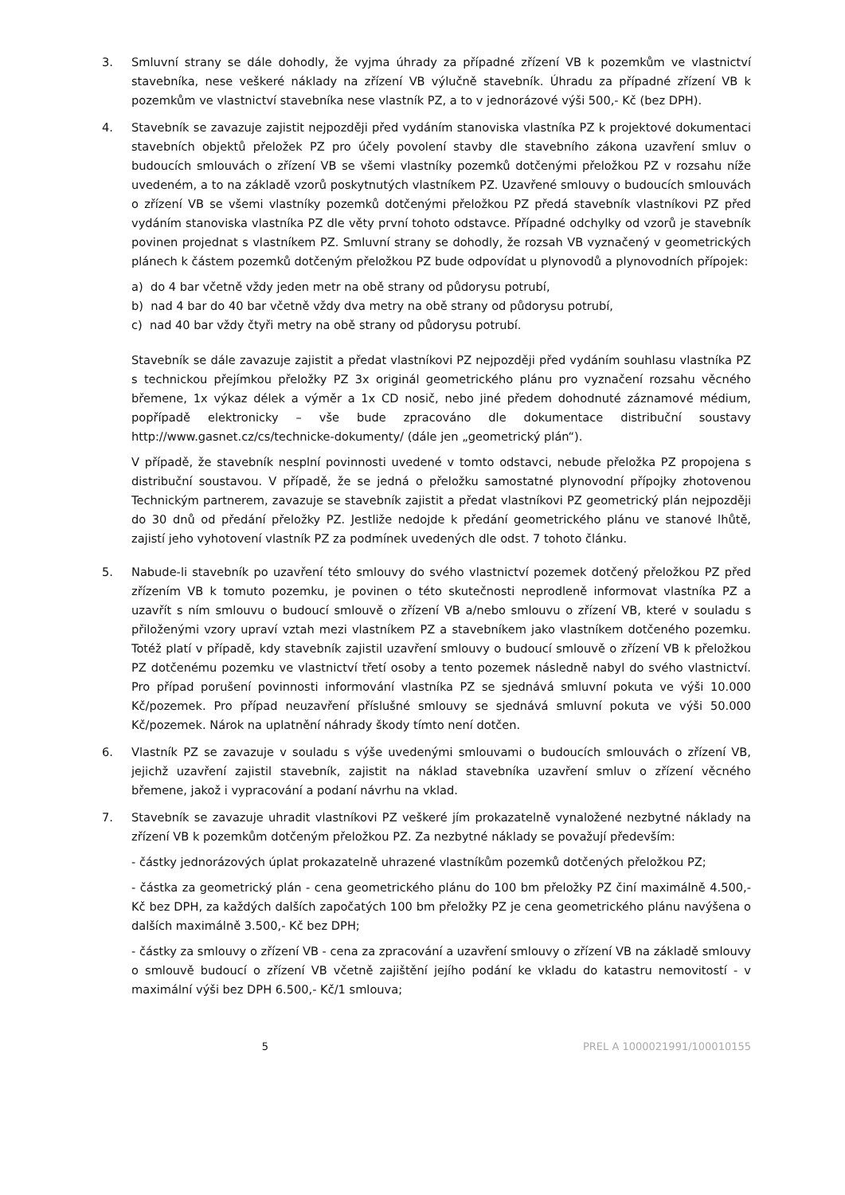3. Smluvní strany se dále dohodly, že vyjma úhrady za případné zřízení VB k pozemkům ve vlastnictví stavebníka, nese veškeré náklady na zřízení VB výlučně stavebník. Úhradu za případné zřízení VB k pozemkům ve vlastnictví stavebníka nese vlastník PZ, a to v jednorázové výši 500,- Kč (bez DPH).
4. Stavebník se zavazuje zajistit nejpozději před vydáním stanoviska vlastníka PZ k projektové dokumentaci stavebních objektů přeložek PZ pro účely povolení stavby dle stavebního zákona uzavření smluv o budoucích smlouvách o zřízení VB se všemi vlastníky pozemků dotčenými přeložkou PZ v rozsahu níže uvedeném, a to na základě vzorů poskytnutých vlastníkem PZ. Uzavřené smlouvy o budoucích smlouvách o zřízení VB se všemi vlastníky pozemků dotčenými přeložkou PZ předá stavebník vlastníkovi PZ před vydáním stanoviska vlastníka PZ dle věty první tohoto odstavce. Případné odchylky od vzorů je stavebník povinen projednat s vlastníkem PZ. Smluvní strany se dohodly, že rozsah VB vyznačený v geometrických plánech k částem pozemků dotčeným přeložkou PZ bude odpovídat u plynovodů a plynovodních přípojek:
a) do 4 bar včetně vždy jeden metr na obě strany od půdorysu potrubí,
b) nad 4 bar do 40 bar včetně vždy dva metry na obě strany od půdorysu potrubí,
c) nad 40 bar vždy čtyři metry na obě strany od půdorysu potrubí.
Stavebník se dále zavazuje zajistit a předat vlastníkovi PZ nejpozději před vydáním souhlasu vlastníka PZ s technickou přejímkou přeložky PZ 3x originál geometrického plánu pro vyznačení rozsahu věcného břemene, 1x výkaz délek a výměr a 1x CD nosič, nebo jiné předem dohodnuté záznamové médium, popřípadě elektronicky – vše bude zpracováno dle dokumentace distribuční soustavy http://www.gasnet.cz/cs/technicke-dokumenty/ (dále jen „geometrický plán“).
V případě, že stavebník nesplní povinnosti uvedené v tomto odstavci, nebude přeložka PZ propojena s distribuční soustavou. V případě, že se jedná o přeložku samostatné plynovodní přípojky zhotovenou Technickým partnerem, zavazuje se stavebník zajistit a předat vlastníkovi PZ geometrický plán nejpozději do 30 dnů od předání přeložky PZ. Jestliže nedojde k předání geometrického plánu ve stanové lhůtě, zajistí jeho vyhotovení vlastník PZ za podmínek uvedených dle odst. 7 tohoto článku.
5. Nabude-li stavebník po uzavření této smlouvy do svého vlastnictví pozemek dotčený přeložkou PZ před zřízením VB k tomuto pozemku, je povinen o této skutečnosti neprodleně informovat vlastníka PZ a uzavřít s ním smlouvu o budoucí smlouvě o zřízení VB a/nebo smlouvu o zřízení VB, které v souladu s přiloženými vzory upraví vztah mezi vlastníkem PZ a stavebníkem jako vlastníkem dotčeného pozemku. Totéž platí v případě, kdy stavebník zajistil uzavření smlouvy o budoucí smlouvě o zřízení VB k přeložkou PZ dotčenému pozemku ve vlastnictví třetí osoby a tento pozemek následně nabyl do svého vlastnictví. Pro případ porušení povinnosti informování vlastníka PZ se sjednává smluvní pokuta ve výši 10.000 Kč/pozemek. Pro případ neuzavření příslušné smlouvy se sjednává smluvní pokuta ve výši 50.000 Kč/pozemek. Nárok na uplatnění náhrady škody tímto není dotčen.
6. Vlastník PZ se zavazuje v souladu s výše uvedenými smlouvami o budoucích smlouvách o zřízení VB, jejichž uzavření zajistil stavebník, zajistit na náklad stavebníka uzavření smluv o zřízení věcného břemene, jakož i vypracování a podaní návrhu na vklad.
7. Stavebník se zavazuje uhradit vlastníkovi PZ veškeré jím prokazatelně vynaložené nezbytné náklady na zřízení VB k pozemkům dotčeným přeložkou PZ. Za nezbytné náklady se považují především:
- částky jednorázových úplat prokazatelně uhrazené vlastníkům pozemků dotčených přeložkou PZ;
- částka za geometrický plán - cena geometrického plánu do 100 bm přeložky PZ činí maximálně 4.500,- Kč bez DPH, za každých dalších započatých 100 bm přeložky PZ je cena geometrického plánu navýšena o dalších maximálně 3.500,- Kč bez DPH;
- částky za smlouvy o zřízení VB - cena za zpracování a uzavření smlouvy o zřízení VB na základě smlouvy o smlouvě budoucí o zřízení VB včetně zajištění jejího podání ke vkladu do katastru nemovitostí - v maximální výši bez DPH 6.500,- Kč/1 smlouva;
5 PREL A 1000021991/100010155